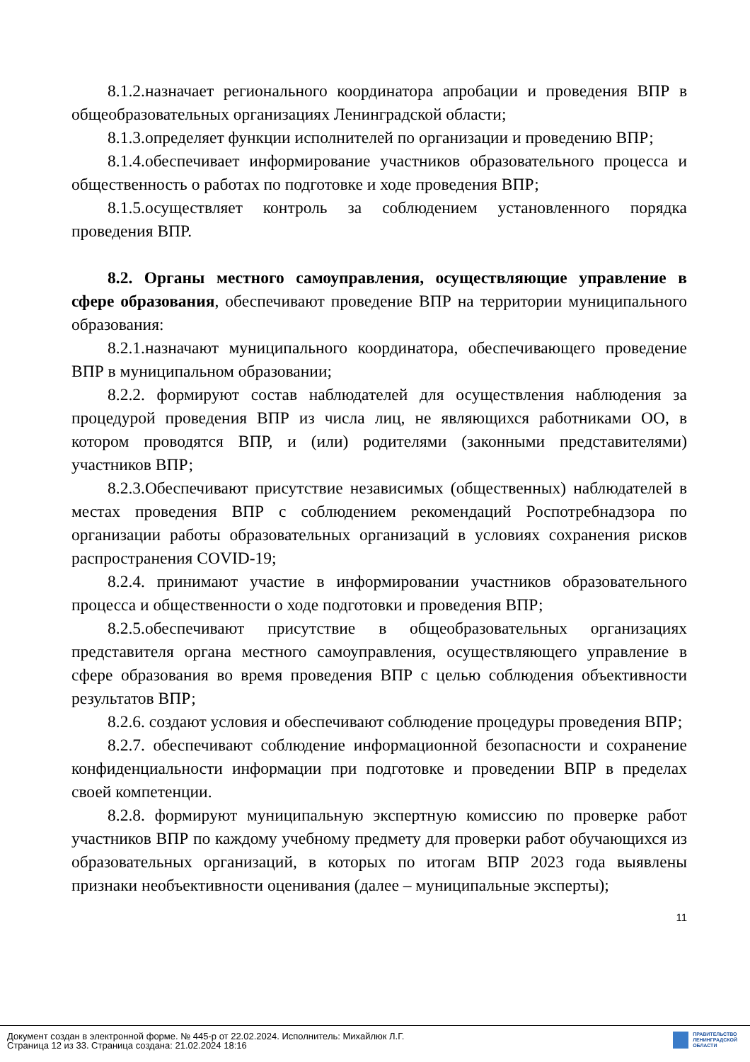8.1.2.назначает регионального координатора апробации и проведения ВПР в общеобразовательных организациях Ленинградской области;
8.1.3.определяет функции исполнителей по организации и проведению ВПР;
8.1.4.обеспечивает информирование участников образовательного процесса и общественность о работах по подготовке и ходе проведения ВПР;
8.1.5.осуществляет контроль за соблюдением установленного порядка проведения ВПР.
8.2. Органы местного самоуправления, осуществляющие управление в сфере образования, обеспечивают проведение ВПР на территории муниципального образования:
8.2.1.назначают муниципального координатора, обеспечивающего проведение ВПР в муниципальном образовании;
8.2.2. формируют состав наблюдателей для осуществления наблюдения за процедурой проведения ВПР из числа лиц, не являющихся работниками ОО, в котором проводятся ВПР, и (или) родителями (законными представителями) участников ВПР;
8.2.3.Обеспечивают присутствие независимых (общественных) наблюдателей в местах проведения ВПР с соблюдением рекомендаций Роспотребнадзора по организации работы образовательных организаций в условиях сохранения рисков распространения COVID-19;
8.2.4. принимают участие в информировании участников образовательного процесса и общественности о ходе подготовки и проведения ВПР;
8.2.5.обеспечивают присутствие в общеобразовательных организациях представителя органа местного самоуправления, осуществляющего управление в сфере образования во время проведения ВПР с целью соблюдения объективности результатов ВПР;
8.2.6. создают условия и обеспечивают соблюдение процедуры проведения ВПР;
8.2.7. обеспечивают соблюдение информационной безопасности и сохранение конфиденциальности информации при подготовке и проведении ВПР в пределах своей компетенции.
8.2.8. формируют муниципальную экспертную комиссию по проверке работ участников ВПР по каждому учебному предмету для проверки работ обучающихся из образовательных организаций, в которых по итогам ВПР 2023 года выявлены признаки необъективности оценивания (далее – муниципальные эксперты);
11
Документ создан в электронной форме. № 445-р от 22.02.2024. Исполнитель: Михайлюк Л.Г.
Страница 12 из 33. Страница создана: 21.02.2024 18:16
ПРАВИТЕЛЬСТВО
ЛЕНИНГРАДСКОЙ
ОБЛАСТИ